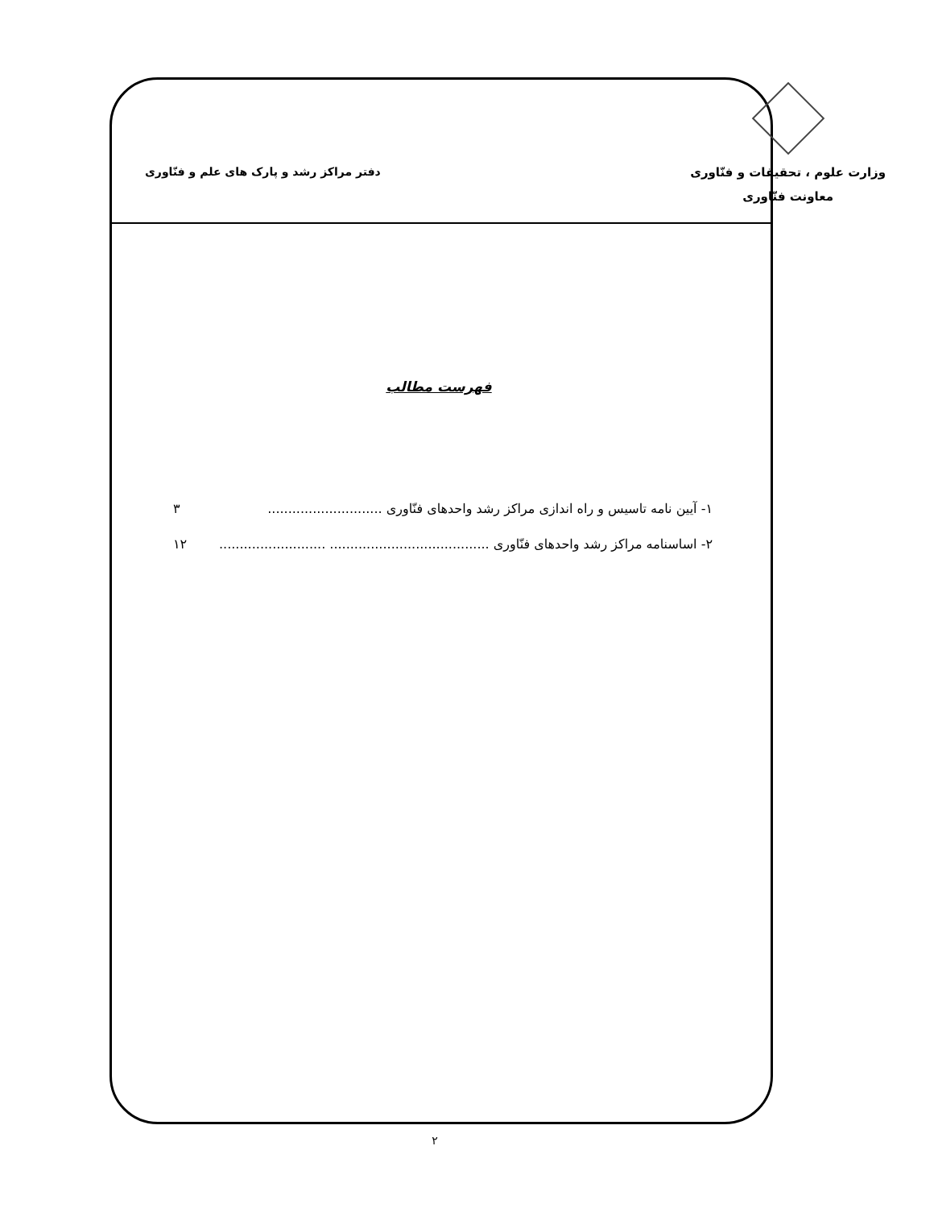وزارت علوم ، تحقیقات و فنّاوری
معاونت فنّاوری
دفتر مراکز رشد و پارک های علم و فنّاوری
فهرست مطالب
۱- آیین نامه تاسیس و راه اندازی مراکز رشد واحدهای فنّاوری ............................ ۳
۲- اساسنامه مراکز رشد واحدهای فنّاوری ....................................... .......................... ۱۲
۲